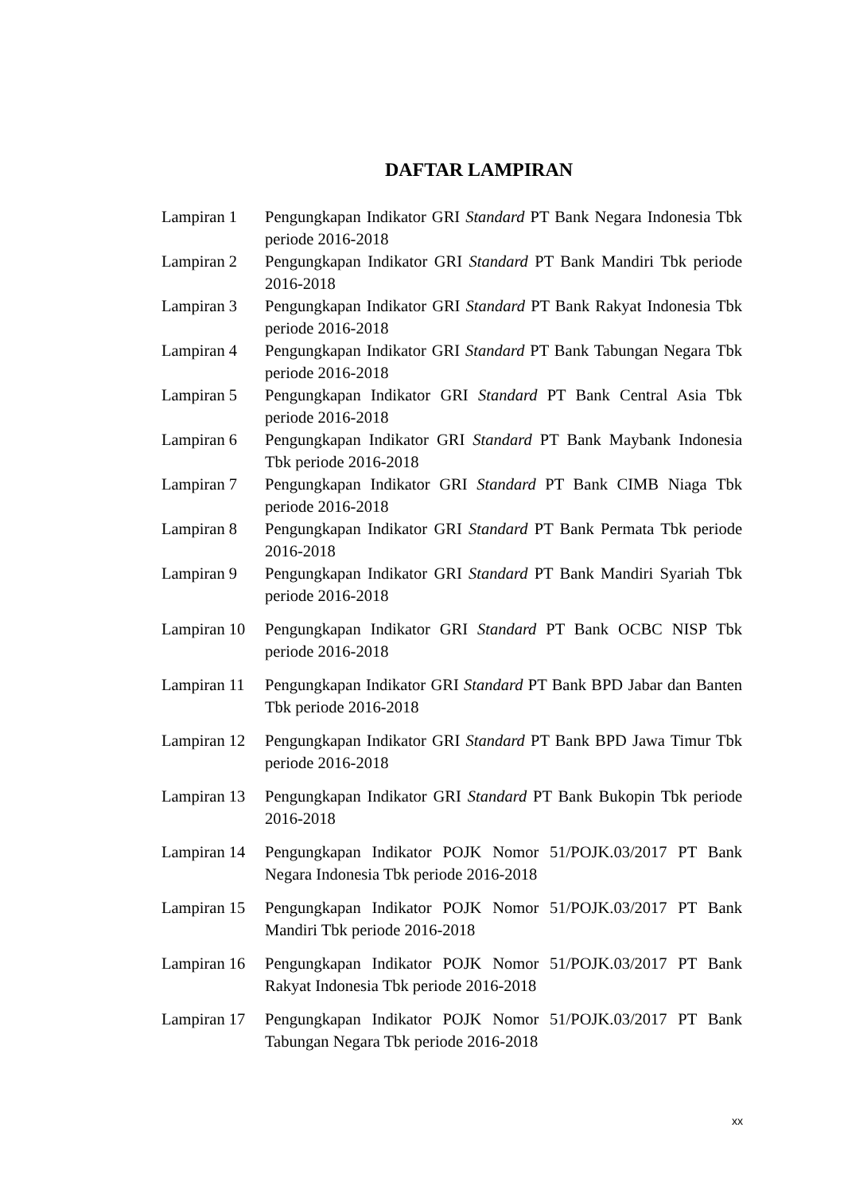DAFTAR LAMPIRAN
Lampiran 1 Pengungkapan Indikator GRI Standard PT Bank Negara Indonesia Tbk periode 2016-2018
Lampiran 2 Pengungkapan Indikator GRI Standard PT Bank Mandiri Tbk periode 2016-2018
Lampiran 3 Pengungkapan Indikator GRI Standard PT Bank Rakyat Indonesia Tbk periode 2016-2018
Lampiran 4 Pengungkapan Indikator GRI Standard PT Bank Tabungan Negara Tbk periode 2016-2018
Lampiran 5 Pengungkapan Indikator GRI Standard PT Bank Central Asia Tbk periode 2016-2018
Lampiran 6 Pengungkapan Indikator GRI Standard PT Bank Maybank Indonesia Tbk periode 2016-2018
Lampiran 7 Pengungkapan Indikator GRI Standard PT Bank CIMB Niaga Tbk periode 2016-2018
Lampiran 8 Pengungkapan Indikator GRI Standard PT Bank Permata Tbk periode 2016-2018
Lampiran 9 Pengungkapan Indikator GRI Standard PT Bank Mandiri Syariah Tbk periode 2016-2018
Lampiran 10
Pengungkapan Indikator GRI Standard PT Bank OCBC NISP Tbk periode 2016-2018
Lampiran 11
Pengungkapan Indikator GRI Standard PT Bank BPD Jabar dan Banten Tbk periode 2016-2018
Lampiran 12
Pengungkapan Indikator GRI Standard PT Bank BPD Jawa Timur Tbk periode 2016-2018
Lampiran 13
Pengungkapan Indikator GRI Standard PT Bank Bukopin Tbk periode 2016-2018
Lampiran 14
Pengungkapan Indikator POJK Nomor 51/POJK.03/2017 PT Bank Negara Indonesia Tbk periode 2016-2018
Lampiran 15
Pengungkapan Indikator POJK Nomor 51/POJK.03/2017 PT Bank Mandiri Tbk periode 2016-2018
Lampiran 16
Pengungkapan Indikator POJK Nomor 51/POJK.03/2017 PT Bank Rakyat Indonesia Tbk periode 2016-2018
Lampiran 17
Pengungkapan Indikator POJK Nomor 51/POJK.03/2017 PT Bank Tabungan Negara Tbk periode 2016-2018
xx